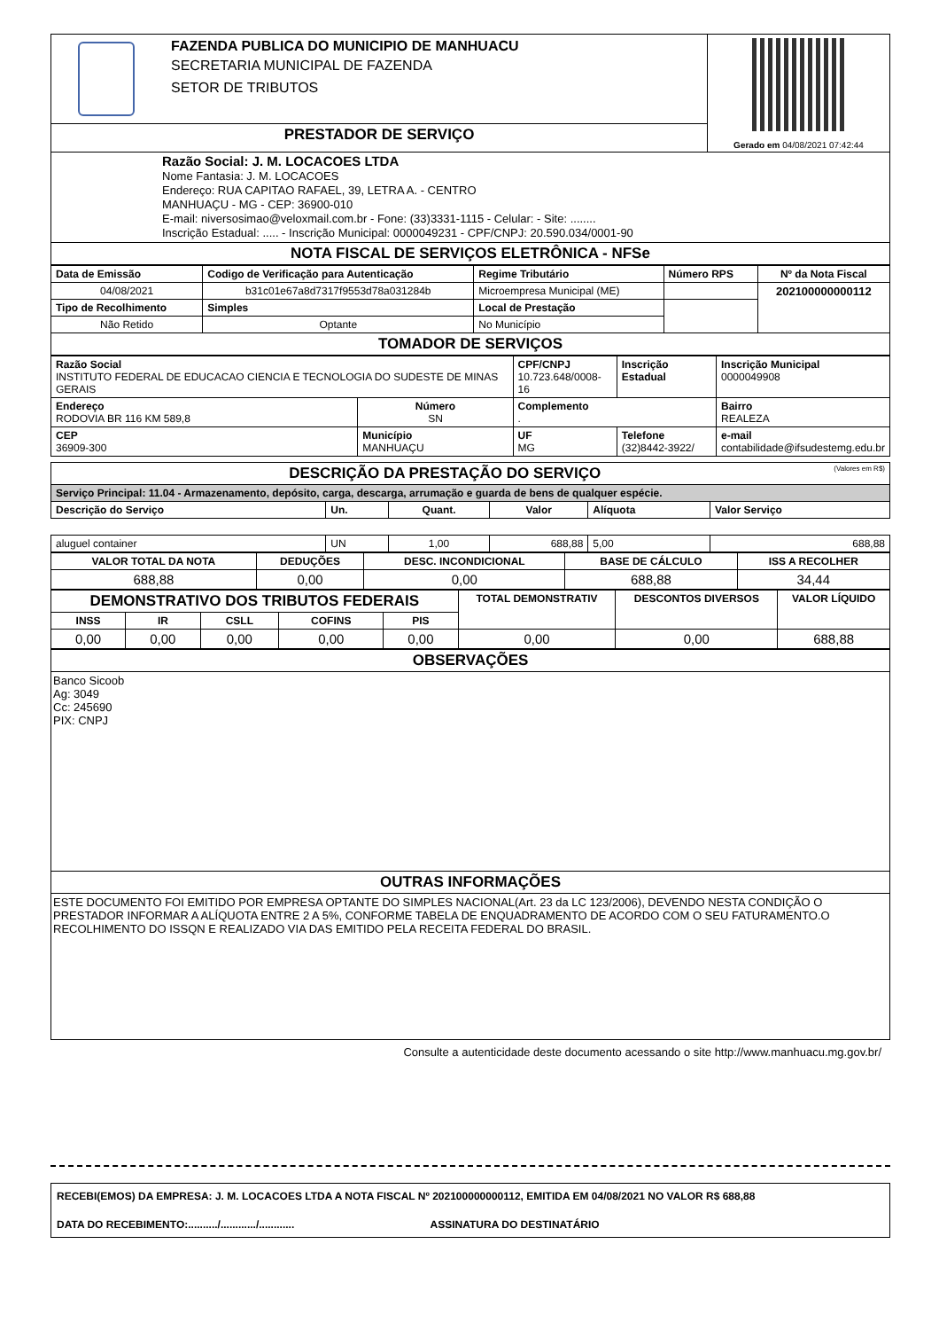| | FAZENDA PUBLICA DO MUNICIPIO DE MANHUACU SECRETARIA MUNICIPAL DE FAZENDA SETOR DE TRIBUTOS | Gerado em 04/08/2021 07:42:44 |
| PRESTADOR DE SERVIÇO | | |
| Razão Social: J. M. LOCACOES LTDA Nome Fantasia: J. M. LOCACOES Endereço: RUA CAPITAO RAFAEL, 39, LETRA A. - CENTRO MANHUAÇU - MG - CEP: 36900-010 E-mail: niversosimao@veloxmail.com.br - Fone: (33)3331-1115 - Celular: - Site: ........ Inscrição Estadual: ..... - Inscrição Municipal: 0000049231 - CPF/CNPJ: 20.590.034/0001-90 | | |
| NOTA FISCAL DE SERVIÇOS ELETRÔNICA - NFSe | | |
| Data de Emissão | Codigo de Verificação para Autenticação | | Regime Tributário | Número RPS | Nº da Nota Fiscal |
| --- | --- | --- | --- | --- | --- |
| 04/08/2021 | b31c01e67a8d7317f9553d78a031284b | | Microempresa Municipal (ME) | | 202100000000112 |
| Tipo de Recolhimento | Simples | Local de Prestação | | | |
| Não Retido | Optante | No Município | | | |
| TOMADOR DE SERVIÇOS | | | | | |
| Razão Social INSTITUTO FEDERAL DE EDUCACAO CIENCIA E TECNOLOGIA DO SUDESTE DE MINAS GERAIS | | | CPF/CNPJ 10.723.648/0008-16 | | Inscrição Estadual | Inscrição Municipal 0000049908 |
| Endereço RODOVIA BR 116 KM 589,8 | | Número SN | Complemento . | | | Bairro REALEZA |
| CEP 36909-300 | Município MANHUAÇU | | UF MG | Telefone (32)8442-3922/ | | e-mail contabilidade@ifsudestemg.edu.br |
| DESCRIÇÃO DA PRESTAÇÃO DO SERVIÇO (Valores em R$) | | | | | |
| Serviço Principal: 11.04 - Armazenamento, depósito, carga, descarga, arrumação e guarda de bens de qualquer espécie. | | | | | |
| Descrição do Serviço | Un. | Quant. | Valor | Alíquota | Valor Serviço |
| aluguel container | UN | 1,00 | 688,88 | 5,00 | 688,88 |
| VALOR TOTAL DA NOTA | DEDUÇÕES | DESC. INCONDICIONAL | BASE DE CÁLCULO | ISS A RECOLHER |
| --- | --- | --- | --- | --- |
| 688,88 | 0,00 | 0,00 | 688,88 | 34,44 |
| DEMONSTRATIVO DOS TRIBUTOS FEDERAIS | | | | | TOTAL DEMONSTRATIV | DESCONTOS DIVERSOS | VALOR LÍQUIDO |
| --- | --- | --- | --- | --- | --- | --- | --- |
| INSS | IR | CSLL | COFINS | PIS | | | |
| 0,00 | 0,00 | 0,00 | 0,00 | 0,00 | 0,00 | 0,00 | 688,88 |
| OBSERVAÇÕES |
| Banco Sicoob Ag: 3049 Cc: 245690 PIX: CNPJ |
| OUTRAS INFORMAÇÕES |
| ESTE DOCUMENTO FOI EMITIDO POR EMPRESA OPTANTE DO SIMPLES NACIONAL(Art. 23 da LC 123/2006), DEVENDO NESTA CONDIÇÃO O PRESTADOR INFORMAR A ALÍQUOTA ENTRE 2 A 5%, CONFORME TABELA DE ENQUADRAMENTO DE ACORDO COM O SEU FATURAMENTO.O RECOLHIMENTO DO ISSQN E REALIZADO VIA DAS EMITIDO PELA RECEITA FEDERAL DO BRASIL. |
Consulte a autenticidade deste documento acessando o site http://www.manhuacu.mg.gov.br/
RECEBI(EMOS) DA EMPRESA: J. M. LOCACOES LTDA A NOTA FISCAL Nº 202100000000112, EMITIDA EM 04/08/2021 NO VALOR R$ 688,88
DATA DO RECEBIMENTO:........../............/............ ASSINATURA DO DESTINATÁRIO